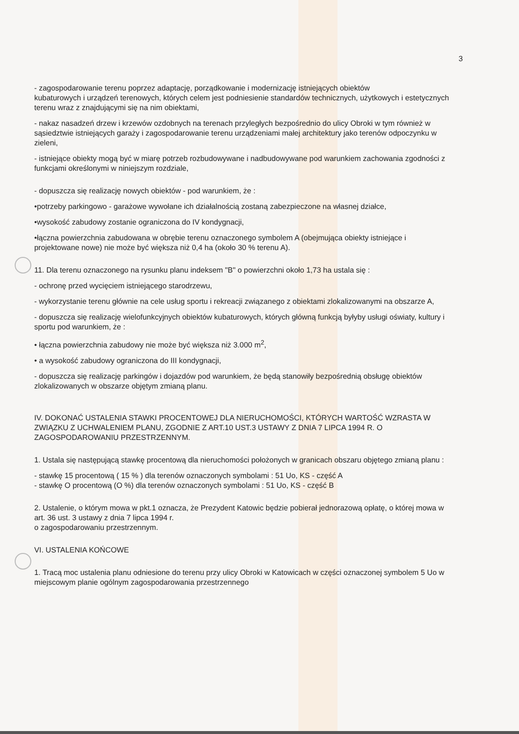3
- zagospodarowanie terenu poprzez adaptację, porządkowanie i modernizację istniejących obiektów
kubaturowych i urządzeń terenowych, których celem jest podniesienie standardów technicznych, użytkowych i estetycznych terenu wraz z znajdującymi się na nim obiektami,
- nakaz nasadzeń drzew i krzewów ozdobnych na terenach przyległych bezpośrednio do ulicy Obroki w tym również w sąsiedztwie istniejących garaży i zagospodarowanie terenu urządzeniami małej architektury jako terenów odpoczynku w zieleni,
- istniejące obiekty mogą być w miarę potrzeb rozbudowywane i nadbudowywane pod warunkiem zachowania zgodności z funkcjami określonymi w niniejszym rozdziale,
- dopuszcza się realizację nowych obiektów - pod warunkiem, że :
•potrzeby parkingowo - garażowe wywołane ich działalnością zostaną zabezpieczone na własnej działce,
•wysokość zabudowy zostanie ograniczona do IV kondygnacji,
•łączna powierzchnia zabudowana w obrębie terenu oznaczonego symbolem A (obejmująca obiekty istniejące i projektowane nowe) nie może być większa niż 0,4 ha (około 30 % terenu A).
11. Dla terenu oznaczonego na rysunku planu indeksem "B" o powierzchni około 1,73 ha ustala się :
- ochronę przed wycięciem istniejącego starodrzewu,
- wykorzystanie terenu głównie na cele usług sportu i rekreacji związanego z obiektami zlokalizowanymi na obszarze A,
- dopuszcza się realizację wielofunkcyjnych obiektów kubaturowych, których główną funkcją byłyby usługi oświaty, kultury i sportu pod warunkiem, że :
• łączna powierzchnia zabudowy nie może być większa niż 3.000 m<sup>2</sup>,
• a wysokość zabudowy ograniczona do III kondygnacji,
- dopuszcza się realizację parkingów i dojazdów pod warunkiem, że będą stanowiły bezpośrednią obsługę obiektów zlokalizowanych w obszarze objętym zmianą planu.
IV. DOKONAĆ USTALENIA STAWKI PROCENTOWEJ DLA NIERUCHOMOŚCI, KTÓRYCH WARTOŚĆ WZRASTA W ZWIĄZKU Z UCHWALENIEM PLANU, ZGODNIE Z ART.10 UST.3 USTAWY Z DNIA 7 LIPCA 1994 R. O ZAGOSPODAROWANIU PRZESTRZENNYM.
1. Ustala się następującą stawkę procentową dla nieruchomości położonych w granicach obszaru objętego zmianą planu :
- stawkę 15 procentową ( 15 % ) dla terenów oznaczonych symbolami : 51 Uo, KS - część A
- stawkę O procentową (O %) dla terenów oznaczonych symbolami : 51 Uo, KS - część B
2. Ustalenie, o którym mowa w pkt.1 oznacza, że Prezydent Katowic będzie pobierał jednorazową opłatę, o której mowa w art. 36 ust. 3 ustawy z dnia 7 lipca 1994 r.
o zagospodarowaniu przestrzennym.
VI. USTALENIA KOŃCOWE
1. Tracą moc ustalenia planu odniesione do terenu przy ulicy Obroki w Katowicach w części oznaczonej symbolem 5 Uo w miejscowym planie ogólnym zagospodarowania przestrzennego